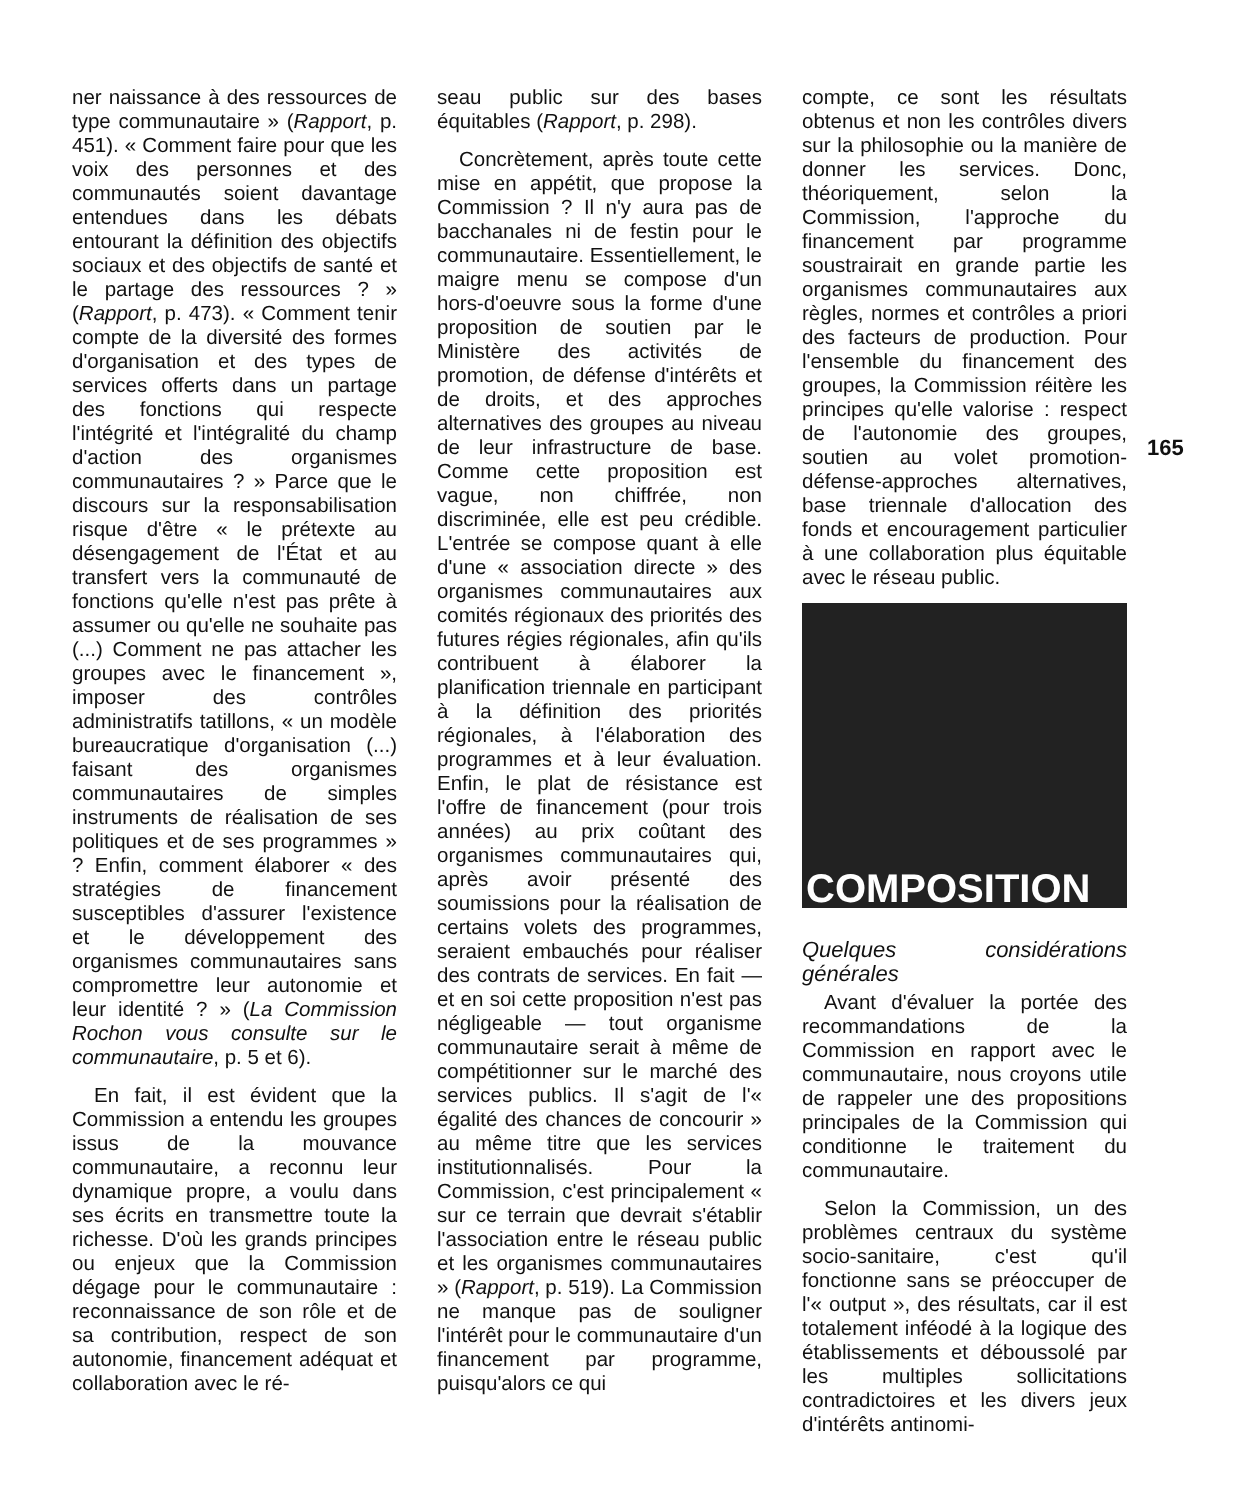ner naissance à des ressources de type communautaire » (Rapport, p. 451). « Comment faire pour que les voix des personnes et des communautés soient davantage entendues dans les débats entourant la définition des objectifs sociaux et des objectifs de santé et le partage des ressources ? » (Rapport, p. 473). « Comment tenir compte de la diversité des formes d'organisation et des types de services offerts dans un partage des fonctions qui respecte l'intégrité et l'intégralité du champ d'action des organismes communautaires ? » Parce que le discours sur la responsabilisation risque d'être « le prétexte au désengagement de l'État et au transfert vers la communauté de fonctions qu'elle n'est pas prête à assumer ou qu'elle ne souhaite pas (...) Comment ne pas attacher les groupes avec le financement », imposer des contrôles administratifs tatillons, « un modèle bureaucratique d'organisation (...) faisant des organismes communautaires de simples instruments de réalisation de ses politiques et de ses programmes » ? Enfin, comment élaborer « des stratégies de financement susceptibles d'assurer l'existence et le développement des organismes communautaires sans compromettre leur autonomie et leur identité ? » (La Commission Rochon vous consulte sur le communautaire, p. 5 et 6).
En fait, il est évident que la Commission a entendu les groupes issus de la mouvance communautaire, a reconnu leur dynamique propre, a voulu dans ses écrits en transmettre toute la richesse. D'où les grands principes ou enjeux que la Commission dégage pour le communautaire : reconnaissance de son rôle et de sa contribution, respect de son autonomie, financement adéquat et collaboration avec le ré-
seau public sur des bases équitables (Rapport, p. 298).
Concrètement, après toute cette mise en appétit, que propose la Commission ? Il n'y aura pas de bacchanales ni de festin pour le communautaire. Essentiellement, le maigre menu se compose d'un hors-d'oeuvre sous la forme d'une proposition de soutien par le Ministère des activités de promotion, de défense d'intérêts et de droits, et des approches alternatives des groupes au niveau de leur infrastructure de base. Comme cette proposition est vague, non chiffrée, non discriminée, elle est peu crédible. L'entrée se compose quant à elle d'une « association directe » des organismes communautaires aux comités régionaux des priorités des futures régies régionales, afin qu'ils contribuent à élaborer la planification triennale en participant à la définition des priorités régionales, à l'élaboration des programmes et à leur évaluation. Enfin, le plat de résistance est l'offre de financement (pour trois années) au prix coûtant des organismes communautaires qui, après avoir présenté des soumissions pour la réalisation de certains volets des programmes, seraient embauchés pour réaliser des contrats de services. En fait — et en soi cette proposition n'est pas négligeable — tout organisme communautaire serait à même de compétitionner sur le marché des services publics. Il s'agit de l'« égalité des chances de concourir » au même titre que les services institutionnalisés. Pour la Commission, c'est principalement « sur ce terrain que devrait s'établir l'association entre le réseau public et les organismes communautaires » (Rapport, p. 519). La Commission ne manque pas de souligner l'intérêt pour le communautaire d'un financement par programme, puisqu'alors ce qui
compte, ce sont les résultats obtenus et non les contrôles divers sur la philosophie ou la manière de donner les services. Donc, théoriquement, selon la Commission, l'approche du financement par programme soustrairait en grande partie les organismes communautaires aux règles, normes et contrôles a priori des facteurs de production. Pour l'ensemble du financement des groupes, la Commission réitère les principes qu'elle valorise : respect de l'autonomie des groupes, soutien au volet promotion-défense-approches alternatives, base triennale d'allocation des fonds et encouragement particulier à une collaboration plus équitable avec le réseau public.
COMPOSITION
Quelques considérations générales
Avant d'évaluer la portée des recommandations de la Commission en rapport avec le communautaire, nous croyons utile de rappeler une des propositions principales de la Commission qui conditionne le traitement du communautaire.
Selon la Commission, un des problèmes centraux du système socio-sanitaire, c'est qu'il fonctionne sans se préoccuper de l'« output », des résultats, car il est totalement inféodé à la logique des établissements et déboussolé par les multiples sollicitations contradictoires et les divers jeux d'intérêts antinomi-
165